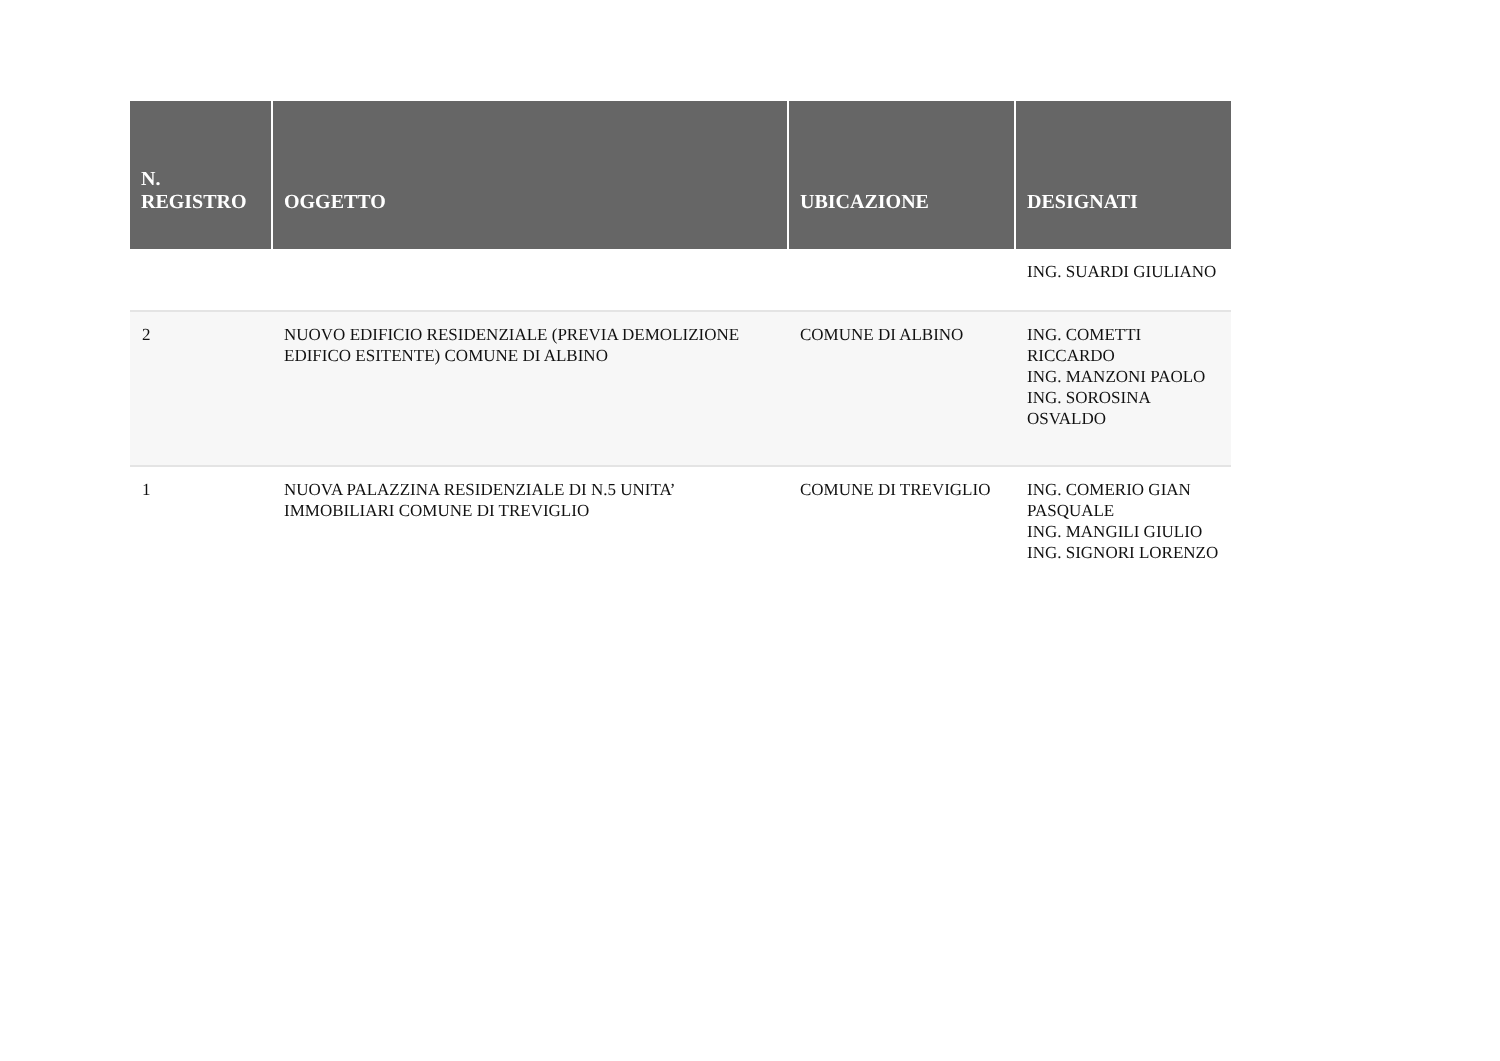| N. REGISTRO | OGGETTO | UBICAZIONE | DESIGNATI |
| --- | --- | --- | --- |
| | | | ING. SUARDI GIULIANO |
| 2 | NUOVO EDIFICIO RESIDENZIALE (PREVIA DEMOLIZIONE EDIFICO ESITENTE) COMUNE DI ALBINO | COMUNE DI ALBINO | ING. COMETTI RICCARDO ING. MANZONI PAOLO ING. SOROSINA OSVALDO |
| 1 | NUOVA PALAZZINA RESIDENZIALE DI N.5 UNITA’ IMMOBILIARI COMUNE DI TREVIGLIO | COMUNE DI TREVIGLIO | ING. COMERIO GIAN PASQUALE ING. MANGILI GIULIO ING. SIGNORI LORENZO |